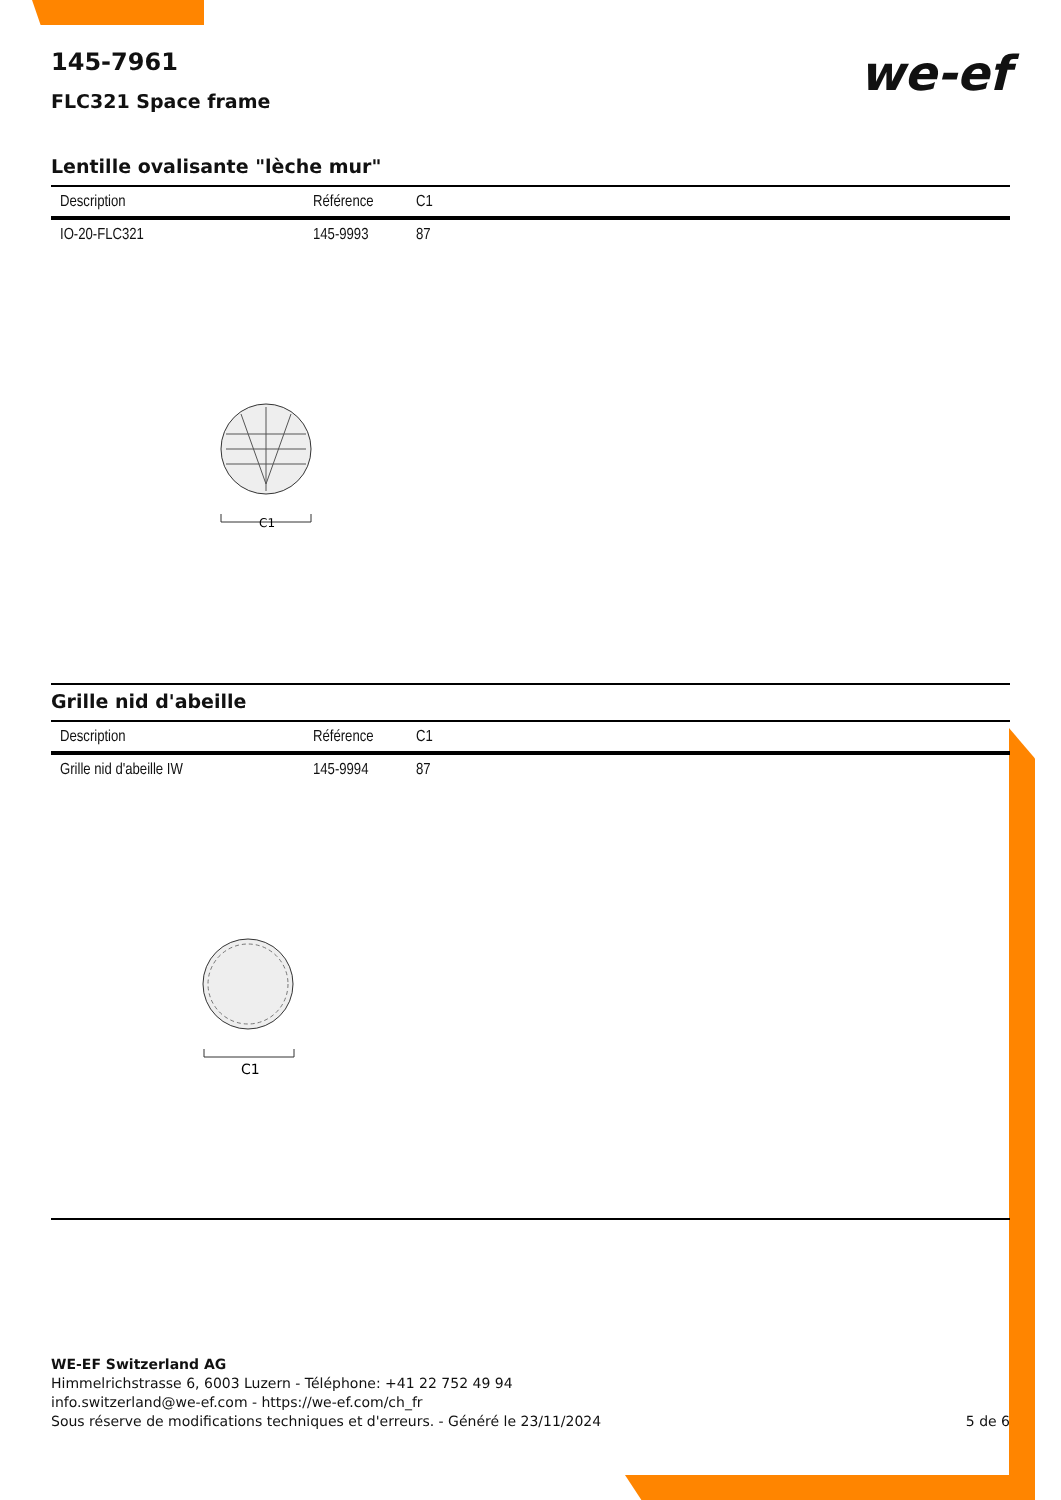145-7961
FLC321 Space frame
we-ef
Lentille ovalisante "lèche mur"
| Description | Référence | C1 |
| --- | --- | --- |
| IO-20-FLC321 | 145-9993 | 87 |
C1
Grille nid d'abeille
| Description | Référence | C1 |
| --- | --- | --- |
| Grille nid d'abeille IW | 145-9994 | 87 |
C1
WE-EF Switzerland AG
Himmelrichstrasse 6, 6003 Luzern - Téléphone: +41 22 752 49 94
info.switzerland@we-ef.com - https://we-ef.com/ch_fr
Sous réserve de modifications techniques et d'erreurs. - Généré le 23/11/2024 5 de 6